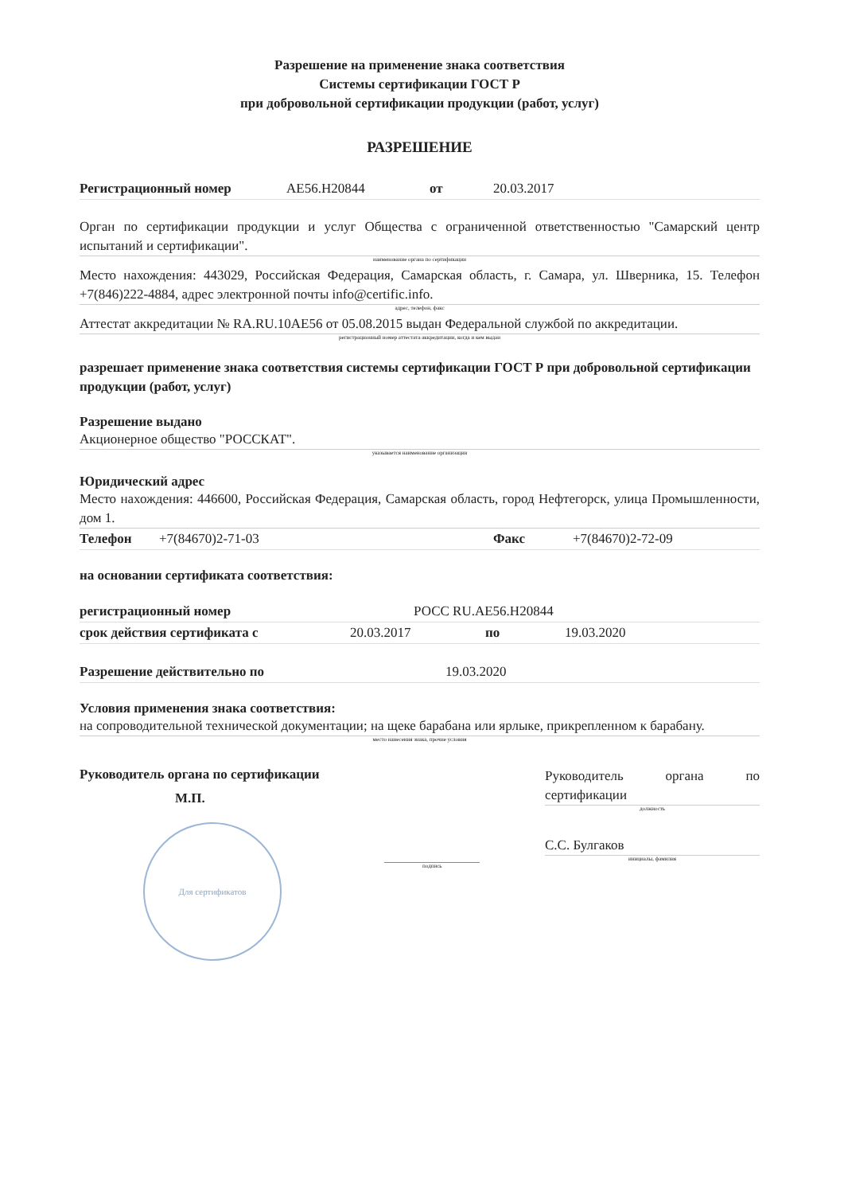Разрешение на применение знака соответствия
Системы сертификации ГОСТ Р
при добровольной сертификации продукции (работ, услуг)
РАЗРЕШЕНИЕ
Регистрационный номер AE56.H20844 от 20.03.2017
Орган по сертификации продукции и услуг Общества с ограниченной ответственностью "Самарский центр испытаний и сертификации".
наименование органа по сертификации
Место нахождения: 443029, Российская Федерация, Самарская область, г. Самара, ул. Шверника, 15. Телефон +7(846)222-4884, адрес электронной почты info@certific.info.
адрес, телефон, факс
Аттестат аккредитации № RA.RU.10AE56 от 05.08.2015 выдан Федеральной службой по аккредитации.
регистрационный номер аттестата аккредитации, когда и кем выдан
разрешает применение знака соответствия системы сертификации ГОСТ Р при добровольной сертификации продукции (работ, услуг)
Разрешение выдано
Акционерное общество "РОССКАТ".
указывается наименование организации
Юридический адрес
Место нахождения: 446600, Российская Федерация, Самарская область, город Нефтегорск, улица Промышленности, дом 1.
Телефон +7(84670)2-71-03 Факс +7(84670)2-72-09
на основании сертификата соответствия:
регистрационный номер РОСС RU.AE56.H20844
срок действия сертификата с 20.03.2017 по 19.03.2020
Разрешение действительно по 19.03.2020
Условия применения знака соответствия:
на сопроводительной технической документации; на щеке барабана или ярлыке, прикрепленном к барабану.
место нанесения знака, прочие условия
Руководитель органа по сертификации
М.П.
Для сертификатов
подпись
Руководитель органа по сертификации
должность
С.С. Булгаков
инициалы, фамилия